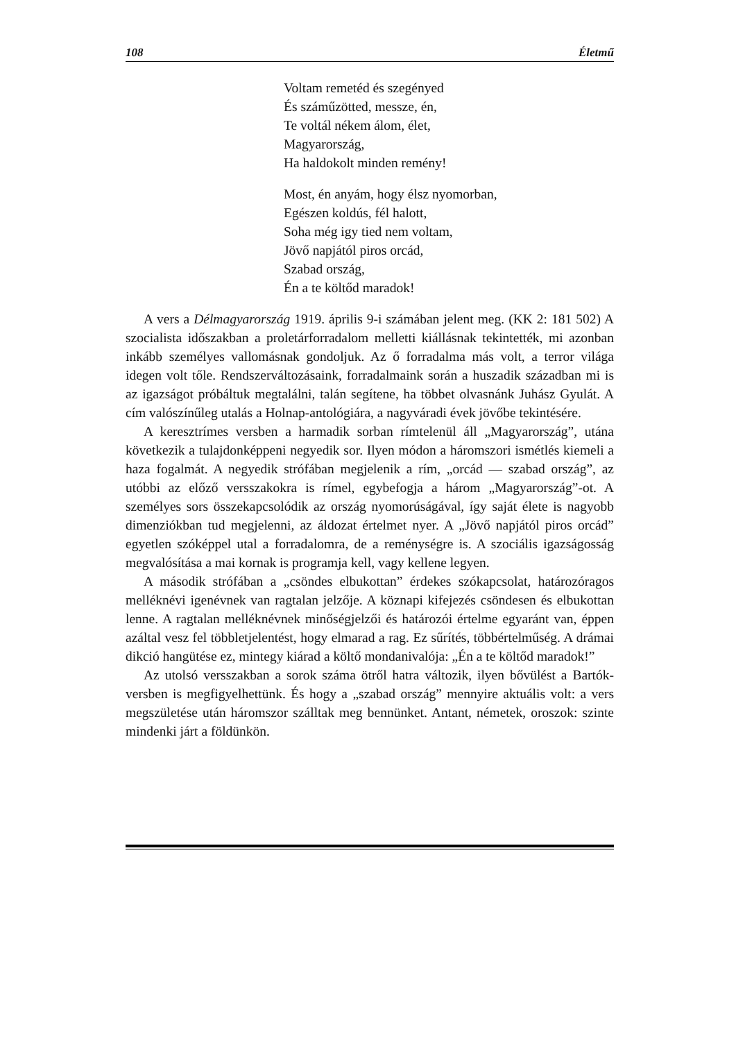108 Életmű
Voltam remetéd és szegényed
És száműzötted, messze, én,
Te voltál nékem álom, élet,
Magyarország,
Ha haldokolt minden remény!
Most, én anyám, hogy élsz nyomorban,
Egészen koldús, fél halott,
Soha még igy tied nem voltam,
Jövő napjától piros orcád,
Szabad ország,
Én a te költőd maradok!
A vers a Délmagyarország 1919. április 9-i számában jelent meg. (KK 2: 181 502) A szocialista időszakban a proletárforradalom melletti kiállásnak tekintették, mi azonban inkább személyes vallomásnak gondoljuk. Az ő forradalma más volt, a terror világa idegen volt tőle. Rendszerváltozásaink, forradalmaink során a huszadik században mi is az igazságot próbáltuk megtalálni, talán segítene, ha többet olvasnánk Juhász Gyulát. A cím valószínűleg utalás a Holnap-antológiára, a nagyváradi évek jövőbe tekintésére.
A keresztrímes versben a harmadik sorban rímtelenül áll „Magyarország”, utána következik a tulajdonképpeni negyedik sor. Ilyen módon a háromszori ismétlés kiemeli a haza fogalmát. A negyedik strófában megjelenik a rím, „orcád — szabad ország”, az utóbbi az előző versszakokra is rímel, egybefogja a három „Magyarország”-ot. A személyes sors összekapcsolódik az ország nyomorúságával, így saját élete is nagyobb dimenziókban tud megjelenni, az áldozat értelmet nyer. A „Jövő napjától piros orcád” egyetlen szóképpel utal a forradalomra, de a reménységre is. A szociális igazságosság megvalósítása a mai kornak is programja kell, vagy kellene legyen.
A második strófában a „csöndes elbukottan” érdekes szókapcsolat, határozóragos melléknévi igenévnek van ragtalan jelzője. A köznapi kifejezés csöndesen és elbukottan lenne. A ragtalan melléknévnek minőségjelzői és határozói értelme egyaránt van, éppen azáltal vesz fel többletjelentést, hogy elmarad a rag. Ez sűrítés, többértelműség. A drámai dikció hangütése ez, mintegy kiárad a költő mondanivalója: „Én a te költőd maradok!”
Az utolsó versszakban a sorok száma ötről hatra változik, ilyen bővülést a Bartók-versben is megfigyelhettünk. És hogy a „szabad ország” mennyire aktuális volt: a vers megszületése után háromszor szálltak meg bennünket. Antant, németek, oroszok: szinte mindenki járt a földünkön.